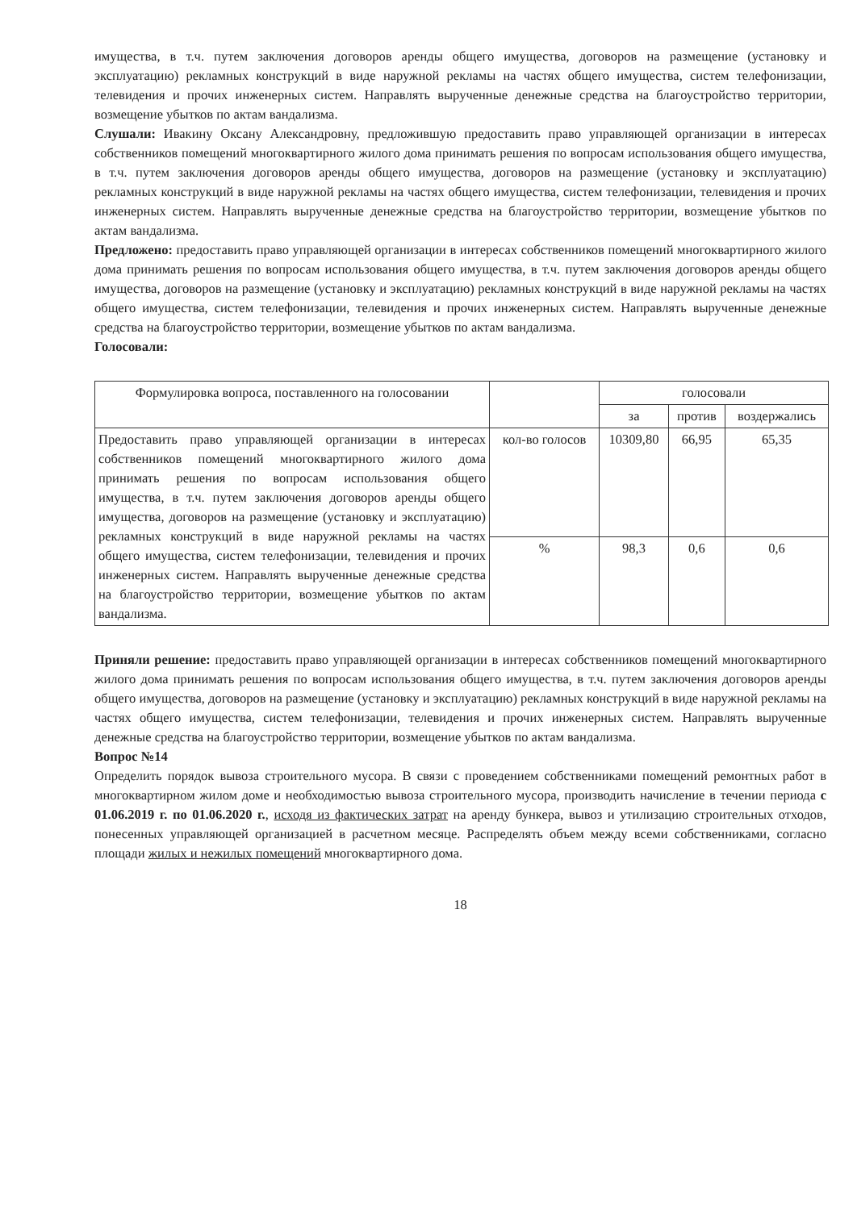имущества, в т.ч. путем заключения договоров аренды общего имущества, договоров на размещение (установку и эксплуатацию) рекламных конструкций в виде наружной рекламы на частях общего имущества, систем телефонизации, телевидения и прочих инженерных систем. Направлять вырученные денежные средства на благоустройство территории, возмещение убытков по актам вандализма.
Слушали: Ивакину Оксану Александровну, предложившую предоставить право управляющей организации в интересах собственников помещений многоквартирного жилого дома принимать решения по вопросам использования общего имущества, в т.ч. путем заключения договоров аренды общего имущества, договоров на размещение (установку и эксплуатацию) рекламных конструкций в виде наружной рекламы на частях общего имущества, систем телефонизации, телевидения и прочих инженерных систем. Направлять вырученные денежные средства на благоустройство территории, возмещение убытков по актам вандализма.
Предложено: предоставить право управляющей организации в интересах собственников помещений многоквартирного жилого дома принимать решения по вопросам использования общего имущества, в т.ч. путем заключения договоров аренды общего имущества, договоров на размещение (установку и эксплуатацию) рекламных конструкций в виде наружной рекламы на частях общего имущества, систем телефонизации, телевидения и прочих инженерных систем. Направлять вырученные денежные средства на благоустройство территории, возмещение убытков по актам вандализма.
Голосовали:
| Формулировка вопроса, поставленного на голосовании | | голосовали | | |
| --- | --- | --- | --- | --- |
| | | за | против | воздержались |
| Предоставить право управляющей организации в интересах собственников помещений многоквартирного жилого дома принимать решения по вопросам использования общего имущества, в т.ч. путем заключения договоров аренды общего имущества, договоров на размещение (установку и эксплуатацию) рекламных конструкций в виде наружной рекламы на частях общего имущества, систем телефонизации, телевидения и прочих инженерных систем. Направлять вырученные денежные средства на благоустройство территории, возмещение убытков по актам вандализма. | кол-во голосов | 10309,80 | 66,95 | 65,35 |
| | % | 98,3 | 0,6 | 0,6 |
Приняли решение: предоставить право управляющей организации в интересах собственников помещений многоквартирного жилого дома принимать решения по вопросам использования общего имущества, в т.ч. путем заключения договоров аренды общего имущества, договоров на размещение (установку и эксплуатацию) рекламных конструкций в виде наружной рекламы на частях общего имущества, систем телефонизации, телевидения и прочих инженерных систем. Направлять вырученные денежные средства на благоустройство территории, возмещение убытков по актам вандализма.
Вопрос №14
Определить порядок вывоза строительного мусора. В связи с проведением собственниками помещений ремонтных работ в многоквартирном жилом доме и необходимостью вывоза строительного мусора, производить начисление в течении периода с 01.06.2019 г. по 01.06.2020 г., исходя из фактических затрат на аренду бункера, вывоз и утилизацию строительных отходов, понесенных управляющей организацией в расчетном месяце. Распределять объем между всеми собственниками, согласно площади жилых и нежилых помещений многоквартирного дома.
18